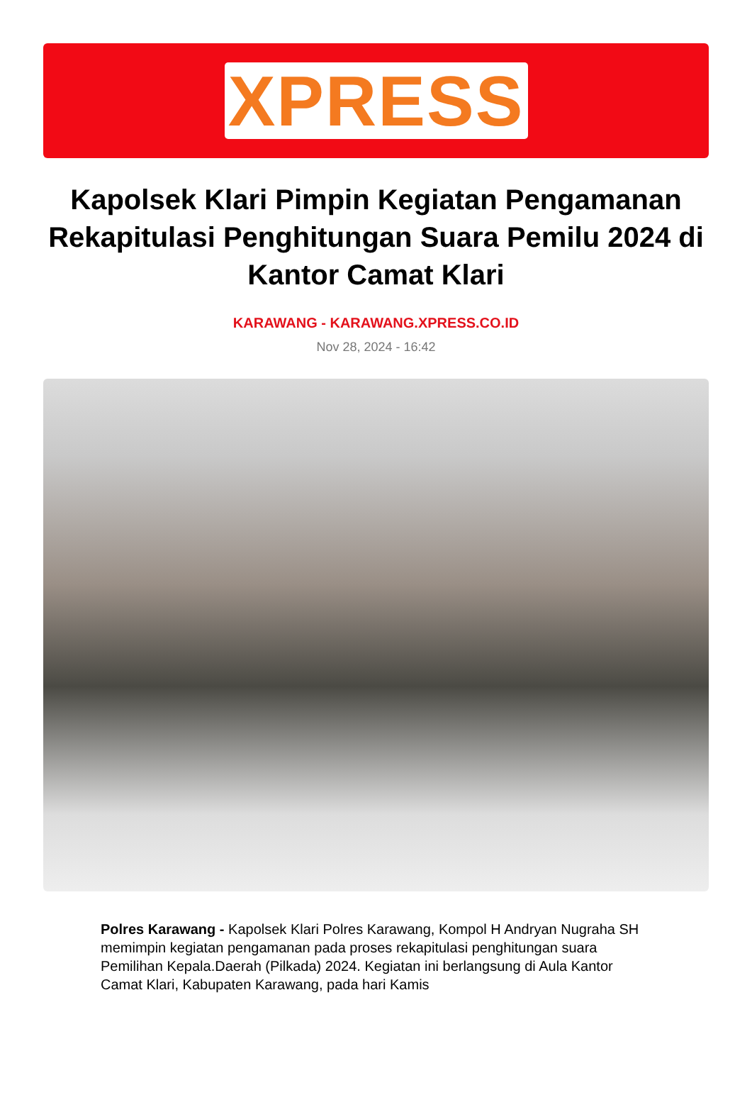XPRESS
Kapolsek Klari Pimpin Kegiatan Pengamanan Rekapitulasi Penghitungan Suara Pemilu 2024 di Kantor Camat Klari
KARAWANG - KARAWANG.XPRESS.CO.ID
Nov 28, 2024 - 16:42
Polres Karawang - Kapolsek Klari Polres Karawang, Kompol H Andryan Nugraha SH memimpin kegiatan pengamanan pada proses rekapitulasi penghitungan suara Pemilihan Kepala.Daerah (Pilkada) 2024. Kegiatan ini berlangsung di Aula Kantor Camat Klari, Kabupaten Karawang, pada hari Kamis